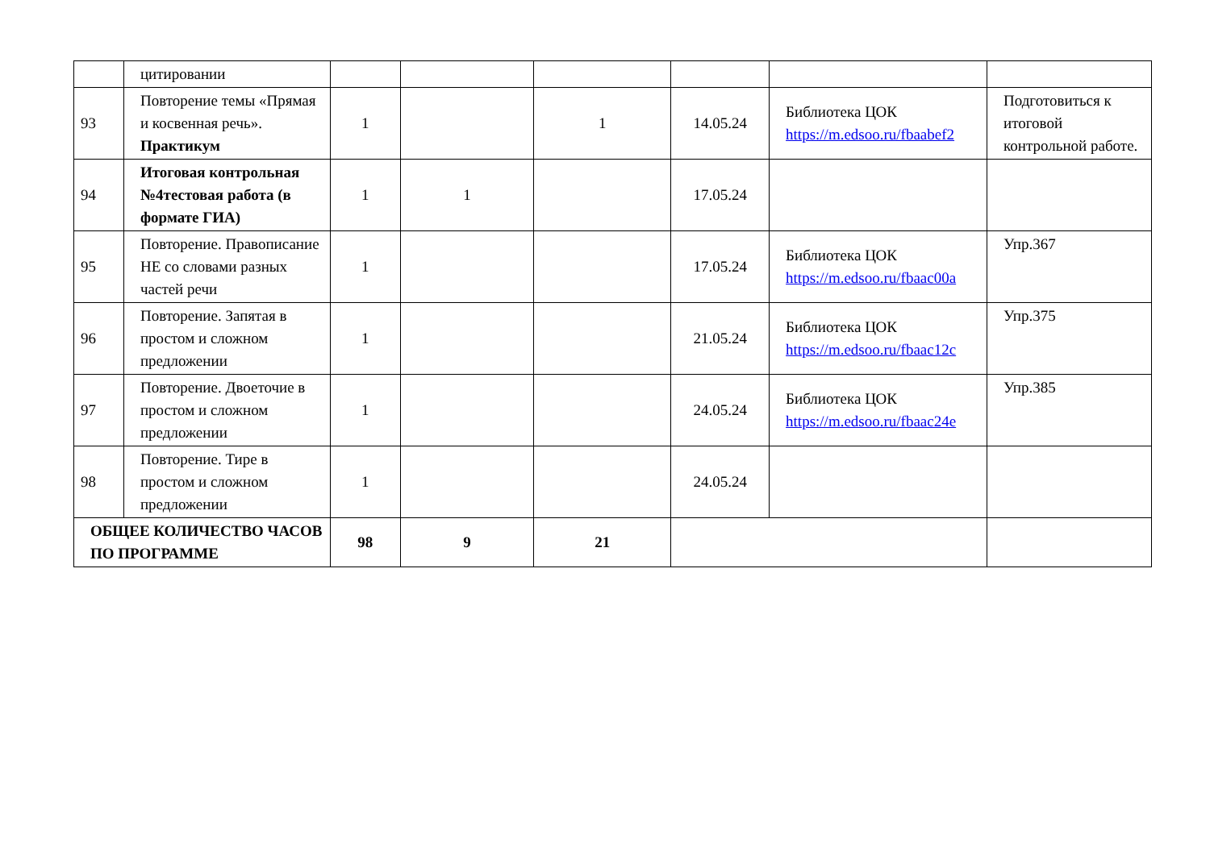| | цитировании | | | | | | |
| 93 | Повторение темы «Прямая и косвенная речь». Практикум | 1 | | 1 | 14.05.24 | Библиотека ЦОК https://m.edsoo.ru/fbaabef2 | Подготовиться к итоговой контрольной работе. |
| 94 | Итоговая контрольная №4тестовая работа (в формате ГИА) | 1 | 1 | | 17.05.24 | | |
| 95 | Повторение. Правописание НЕ со словами разных частей речи | 1 | | | 17.05.24 | Библиотека ЦОК https://m.edsoo.ru/fbaac00a | Упр.367 |
| 96 | Повторение. Запятая в простом и сложном предложении | 1 | | | 21.05.24 | Библиотека ЦОК https://m.edsoo.ru/fbaac12c | Упр.375 |
| 97 | Повторение. Двоеточие в простом и сложном предложении | 1 | | | 24.05.24 | Библиотека ЦОК https://m.edsoo.ru/fbaac24e | Упр.385 |
| 98 | Повторение. Тире в простом и сложном предложении | 1 | | | 24.05.24 | | |
| ОБЩЕЕ КОЛИЧЕСТВО ЧАСОВ ПО ПРОГРАММЕ | | 98 | 9 | 21 | | | |